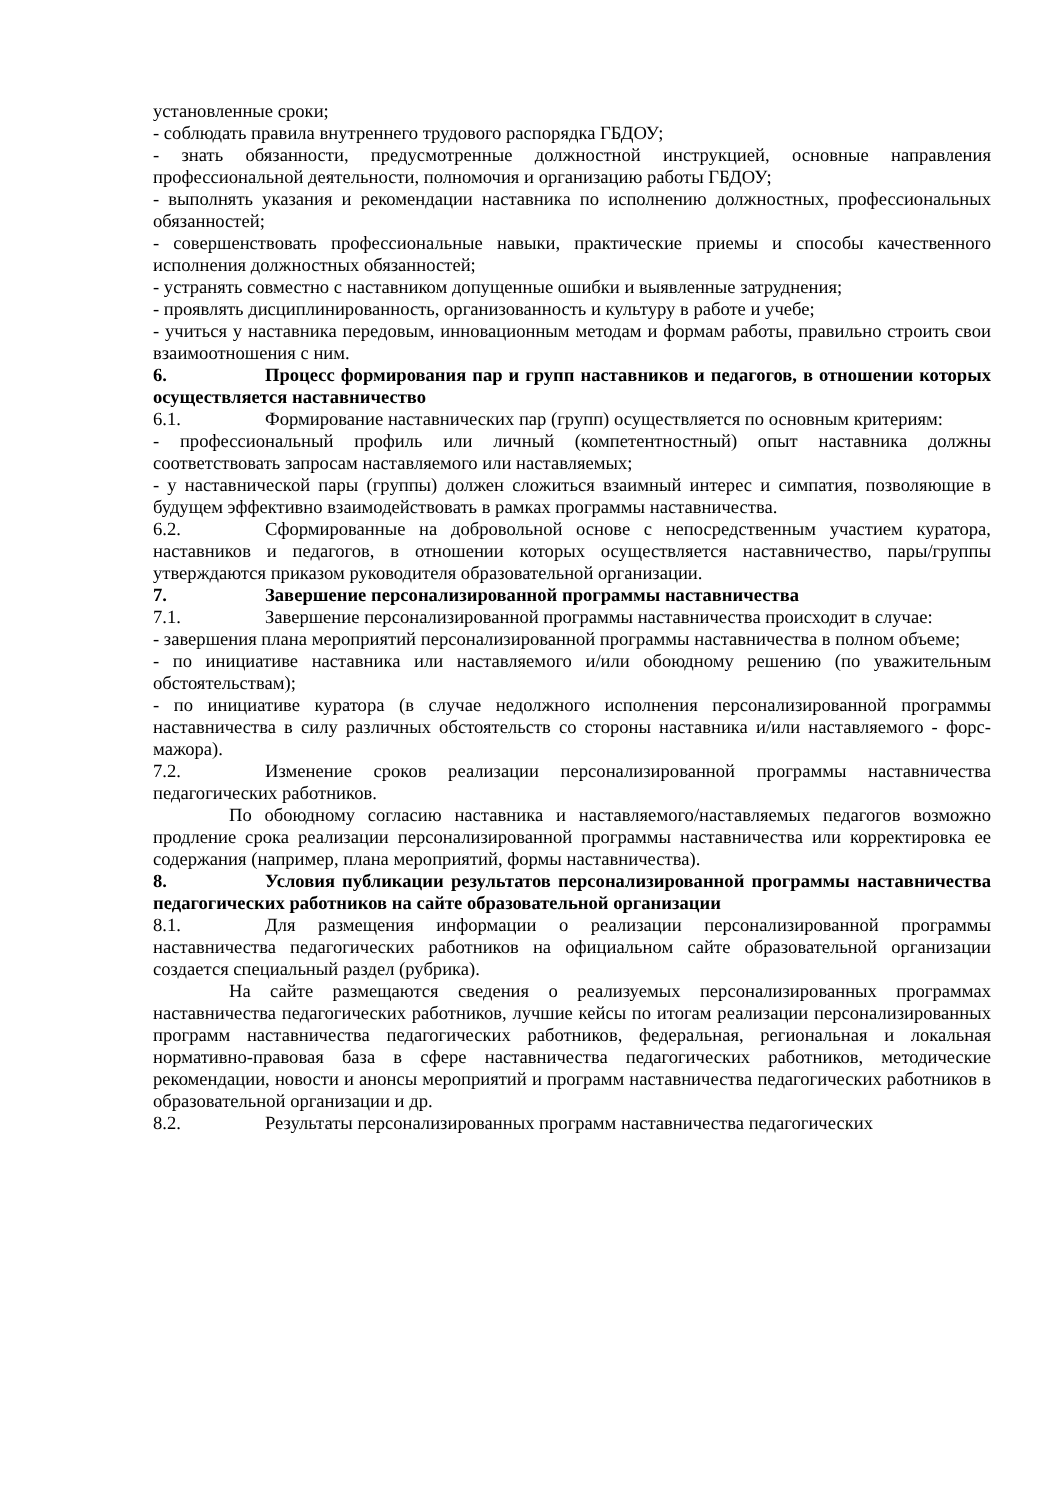установленные сроки;
- соблюдать правила внутреннего трудового распорядка ГБДОУ;
- знать обязанности, предусмотренные должностной инструкцией, основные направления профессиональной деятельности, полномочия и организацию работы ГБДОУ;
- выполнять указания и рекомендации наставника по исполнению должностных, профессиональных обязанностей;
- совершенствовать профессиональные навыки, практические приемы и способы качественного исполнения должностных обязанностей;
- устранять совместно с наставником допущенные ошибки и выявленные затруднения;
- проявлять дисциплинированность, организованность и культуру в работе и учебе;
- учиться у наставника передовым, инновационным методам и формам работы, правильно строить свои взаимоотношения с ним.
6. Процесс формирования пар и групп наставников и педагогов, в отношении которых осуществляется наставничество
6.1. Формирование наставнических пар (групп) осуществляется по основным критериям:
- профессиональный профиль или личный (компетентностный) опыт наставника должны соответствовать запросам наставляемого или наставляемых;
- у наставнической пары (группы) должен сложиться взаимный интерес и симпатия, позволяющие в будущем эффективно взаимодействовать в рамках программы наставничества.
6.2. Сформированные на добровольной основе с непосредственным участием куратора, наставников и педагогов, в отношении которых осуществляется наставничество, пары/группы утверждаются приказом руководителя образовательной организации.
7. Завершение персонализированной программы наставничества
7.1. Завершение персонализированной программы наставничества происходит в случае:
- завершения плана мероприятий персонализированной программы наставничества в полном объеме;
- по инициативе наставника или наставляемого и/или обоюдному решению (по уважительным обстоятельствам);
- по инициативе куратора (в случае недолжного исполнения персонализированной программы наставничества в силу различных обстоятельств со стороны наставника и/или наставляемого - форс-мажора).
7.2. Изменение сроков реализации персонализированной программы наставничества педагогических работников.
По обоюдному согласию наставника и наставляемого/наставляемых педагогов возможно продление срока реализации персонализированной программы наставничества или корректировка ее содержания (например, плана мероприятий, формы наставничества).
8. Условия публикации результатов персонализированной программы наставничества педагогических работников на сайте образовательной организации
8.1. Для размещения информации о реализации персонализированной программы наставничества педагогических работников на официальном сайте образовательной организации создается специальный раздел (рубрика).
На сайте размещаются сведения о реализуемых персонализированных программах наставничества педагогических работников, лучшие кейсы по итогам реализации персонализированных программ наставничества педагогических работников, федеральная, региональная и локальная нормативно-правовая база в сфере наставничества педагогических работников, методические рекомендации, новости и анонсы мероприятий и программ наставничества педагогических работников в образовательной организации и др.
8.2. Результаты персонализированных программ наставничества педагогических